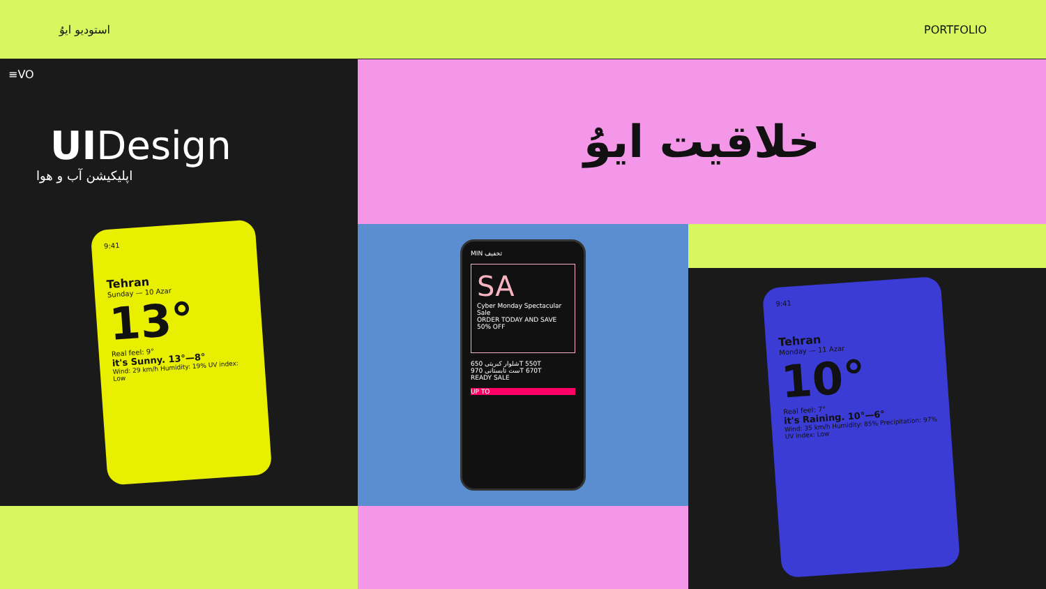استودیو ایوُ PORTFOLIO
≡VO
UIDesign
اپلیکیشن آب و هوا
9:41
Tehran
Sunday — 10 Azar
13°
Real feel: 9°
it's Sunny. 13°—8°
Wind: 29 km/h Humidity: 19% UV index: Low
خلاقیت ایوُ
MIN تخفیف
SA
Cyber Monday Spectacular Sale
ORDER TODAY AND SAVE 50% OFF
شلوار کبریتی 650T 550T
ست تابستانی 970T 670T
READY SALE
UP TO
9:41
Tehran
Monday — 11 Azar
10°
Real feel: 7°
it's Raining. 10°—6°
Wind: 35 km/h Humidity: 85% Precipitation: 97% UV index: Low